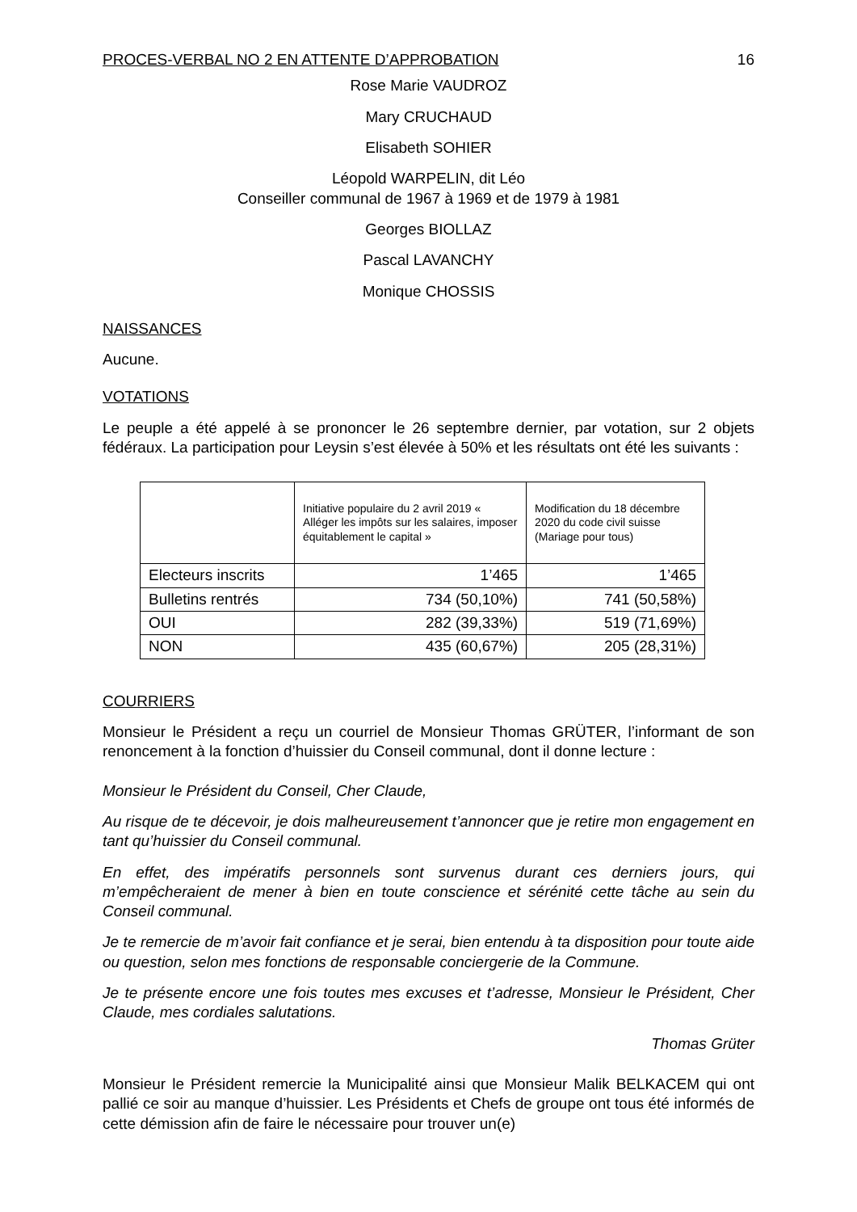PROCES-VERBAL NO 2 EN ATTENTE D’APPROBATION 16
Rose Marie VAUDROZ
Mary CRUCHAUD
Elisabeth SOHIER
Léopold WARPELIN, dit Léo
Conseiller communal de 1967 à 1969 et de 1979 à 1981
Georges BIOLLAZ
Pascal LAVANCHY
Monique CHOSSIS
NAISSANCES
Aucune.
VOTATIONS
Le peuple a été appelé à se prononcer le 26 septembre dernier, par votation, sur 2 objets fédéraux. La participation pour Leysin s’est élevée à 50% et les résultats ont été les suivants :
| | Initiative populaire du 2 avril 2019 « Alléger les impôts sur les salaires, imposer équitablement le capital » | Modification du 18 décembre 2020 du code civil suisse (Mariage pour tous) |
| --- | --- | --- |
| Electeurs inscrits | 1’465 | 1’465 |
| Bulletins rentrés | 734 (50,10%) | 741 (50,58%) |
| OUI | 282 (39,33%) | 519 (71,69%) |
| NON | 435 (60,67%) | 205 (28,31%) |
COURRIERS
Monsieur le Président a reçu un courriel de Monsieur Thomas GRÜTER, l’informant de son renoncement à la fonction d’huissier du Conseil communal, dont il donne lecture :
Monsieur le Président du Conseil, Cher Claude,
Au risque de te décevoir, je dois malheureusement t’annoncer que je retire mon engagement en tant qu’huissier du Conseil communal.
En effet, des impératifs personnels sont survenus durant ces derniers jours, qui m’empêcheraient de mener à bien en toute conscience et sérénité cette tâche au sein du Conseil communal.
Je te remercie de m’avoir fait confiance et je serai, bien entendu à ta disposition pour toute aide ou question, selon mes fonctions de responsable conciergerie de la Commune.
Je te présente encore une fois toutes mes excuses et t’adresse, Monsieur le Président, Cher Claude, mes cordiales salutations.
Thomas Grüter
Monsieur le Président remercie la Municipalité ainsi que Monsieur Malik BELKACEM qui ont pallié ce soir au manque d’huissier. Les Présidents et Chefs de groupe ont tous été informés de cette démission afin de faire le nécessaire pour trouver un(e)